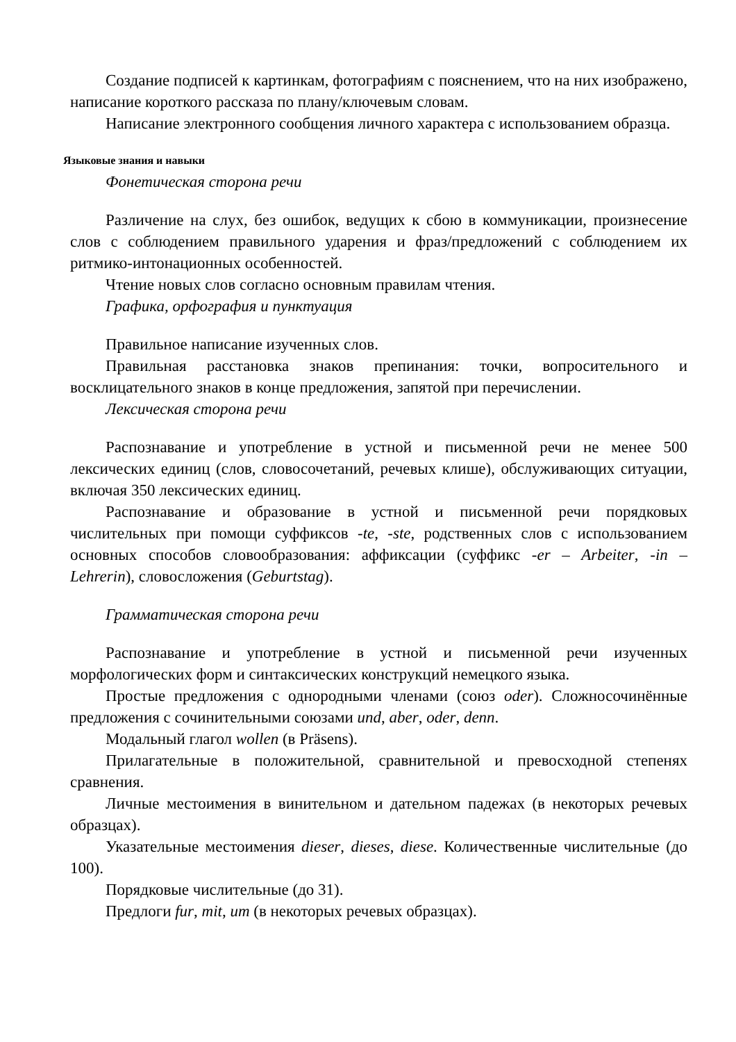Создание подписей к картинкам, фотографиям с пояснением, что на них изображено, написание короткого рассказа по плану/ключевым словам.
Написание электронного сообщения личного характера с использованием образца.
Языковые знания и навыки
Фонетическая сторона речи
Различение на слух, без ошибок, ведущих к сбою в коммуникации, произнесение слов с соблюдением правильного ударения и фраз/предложений с соблюдением их ритмико-интонационных особенностей.
Чтение новых слов согласно основным правилам чтения.
Графика, орфография и пунктуация
Правильное написание изученных слов.
Правильная расстановка знаков препинания: точки, вопросительного и восклицательного знаков в конце предложения, запятой при перечислении.
Лексическая сторона речи
Распознавание и употребление в устной и письменной речи не менее 500 лексических единиц (слов, словосочетаний, речевых клише), обслуживающих ситуации, включая 350 лексических единиц.
Распознавание и образование в устной и письменной речи порядковых числительных при помощи суффиксов -te, -ste, родственных слов с использованием основных способов словообразования: аффиксации (суффикс -er – Arbeiter, -in – Lehrerin), словосложения (Geburtstag).
Грамматическая сторона речи
Распознавание и употребление в устной и письменной речи изученных морфологических форм и синтаксических конструкций немецкого языка.
Простые предложения с однородными членами (союз oder). Сложносочинённые предложения с сочинительными союзами und, aber, oder, denn.
Модальный глагол wollen (в Präsens).
Прилагательные в положительной, сравнительной и превосходной степенях сравнения.
Личные местоимения в винительном и дательном падежах (в некоторых речевых образцах).
Указательные местоимения dieser, dieses, diese. Количественные числительные (до 100).
Порядковые числительные (до 31).
Предлоги fur, mit, um (в некоторых речевых образцах).